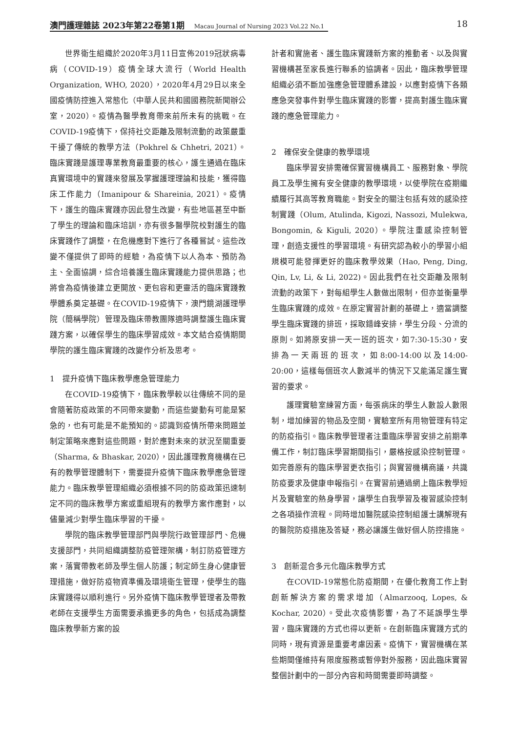澳門護理雜誌 2023年第22卷第1期 Macau Journal of Nursing 2023 Vol.22 No.1
18
世界衛生組織於2020年3月11日宣佈2019冠狀病毒病（COVID-19）疫情全球大流行（World Health Organization, WHO, 2020），2020年4月29日以來全國疫情防控進入常態化（中華人民共和國國務院新聞辦公室，2020）。疫情為醫學教育帶來前所未有的挑戰。在COVID-19疫情下，保持社交距離及限制流動的政策嚴重干擾了傳統的教學方法（Pokhrel & Chhetri, 2021）。臨床實踐是護理專業教育最重要的核心，護生通過在臨床真實環境中的實踐來發展及掌握護理理論和技能，獲得臨床工作能力（Imanipour & Shareinia, 2021）。疫情下，護生的臨床實踐亦因此發生改變，有些地區甚至中斷了學生的理論和臨床培訓，亦有很多醫學院校對護生的臨床實踐作了調整，在危機應對下進行了各種嘗試。這些改變不僅提供了即時的經驗，為疫情下以人為本、預防為主、全面協調，綜合培養護生臨床實踐能力提供思路；也將會為疫情後建立更開放、更包容和更靈活的臨床實踐教學體系奠定基礎。在COVID-19疫情下，澳門鏡湖護理學院（簡稱學院）管理及臨床帶教團隊適時調整護生臨床實踐方案，以確保學生的臨床學習成效。本文結合疫情期間學院的護生臨床實踐的改變作分析及思考。
1　提升疫情下臨床教學應急管理能力
在COVID-19疫情下，臨床教學較以往傳統不同的是會隨著防疫政策的不同帶來變動，而這些變動有可能是緊急的，也有可能是不能預知的。認識到疫情所帶來問題並制定策略來應對這些問題，對於應對未來的狀況至關重要（Sharma, & Bhaskar, 2020），因此護理教育機構在已有的教學管理體制下，需要提升疫情下臨床教學應急管理能力。臨床教學管理組織必須根據不同的防疫政策迅速制定不同的臨床教學方案或重組現有的教學方案作應對，以儘量減少對學生臨床學習的干擾。
學院的臨床教學管理部門與學院行政管理部門、危機支援部門，共同組織調整防疫管理架構，制訂防疫管理方案，落實帶教老師及學生個人防護；制定師生身心健康管理措施，做好防疫物資準備及環境衛生管理，使學生的臨床實踐得以順利進行。另外疫情下臨床教學管理者及帶教老師在支援學生方面需要承擔更多的角色，包括成為調整臨床教學新方案的設
計者和實施者、護生臨床實踐新方案的推動者、以及與實習機構甚至家長進行聯系的協調者。因此，臨床教學管理組織必須不斷加強應急管理體系建設，以應對疫情下各類應急突發事件對學生臨床實踐的影響，提高對護生臨床實踐的應急管理能力。
2　確保安全健康的教學環境
臨床學習安排需確保實習機構員工、服務對象、學院員工及學生擁有安全健康的教學環境，以使學院在疫期繼續履行其高等教育職能。對安全的關注包括有效的感染控制實踐（Olum, Atulinda, Kigozi, Nassozi, Mulekwa, Bongomin, & Kiguli, 2020）。學院注重感染控制管理，創造支援性的學習環境。有研究認為較小的學習小組規模可能發揮更好的臨床教學效果（Hao, Peng, Ding, Qin, Lv, Li, & Li, 2022)。因此我們在社交距離及限制流動的政策下，對每組學生人數做出限制，但亦並衡量學生臨床實踐的成效。在原定實習計劃的基礎上，適當調整學生臨床實踐的排班，採取錯峰安排，學生分段、分流的原則。如將原安排一天一班的班次，如7:30-15:30，安排為一天兩班的班次，如8:00-14:00以及14:00-20:00，這樣每個班次人數減半的情況下又能滿足護生實習的要求。
護理實驗室練習方面，每張病床的學生人數設人數限制，增加練習的物品及空間，實驗室所有用物管理有特定的防疫指引。臨床教學管理者注重臨床學習安排之前期準備工作，制訂臨床學習期間指引，嚴格按感染控制管理。如完善原有的臨床學習更衣指引；與實習機構商議，共識防疫要求及健康申報指引。在實習前通過網上臨床教學短片及實驗室的熱身學習，讓學生自我學習及複習感染控制之各項操作流程。同時增加醫院感染控制組護士講解現有的醫院防疫措施及答疑，務必讓護生做好個人防控措施。
3　創新混合多元化臨床教學方式
在COVID-19常態化防疫期間，在優化教育工作上對創新解決方案的需求增加（Almarzooq, Lopes, & Kochar, 2020）。受此次疫情影響，為了不延誤學生學習，臨床實踐的方式也得以更新。在創新臨床實踐方式的同時，現有資源是重要考慮因素。疫情下，實習機構在某些期間僅維持有限度服務或暫停對外服務，因此臨床實習整個計劃中的一部分內容和時間需要即時調整。